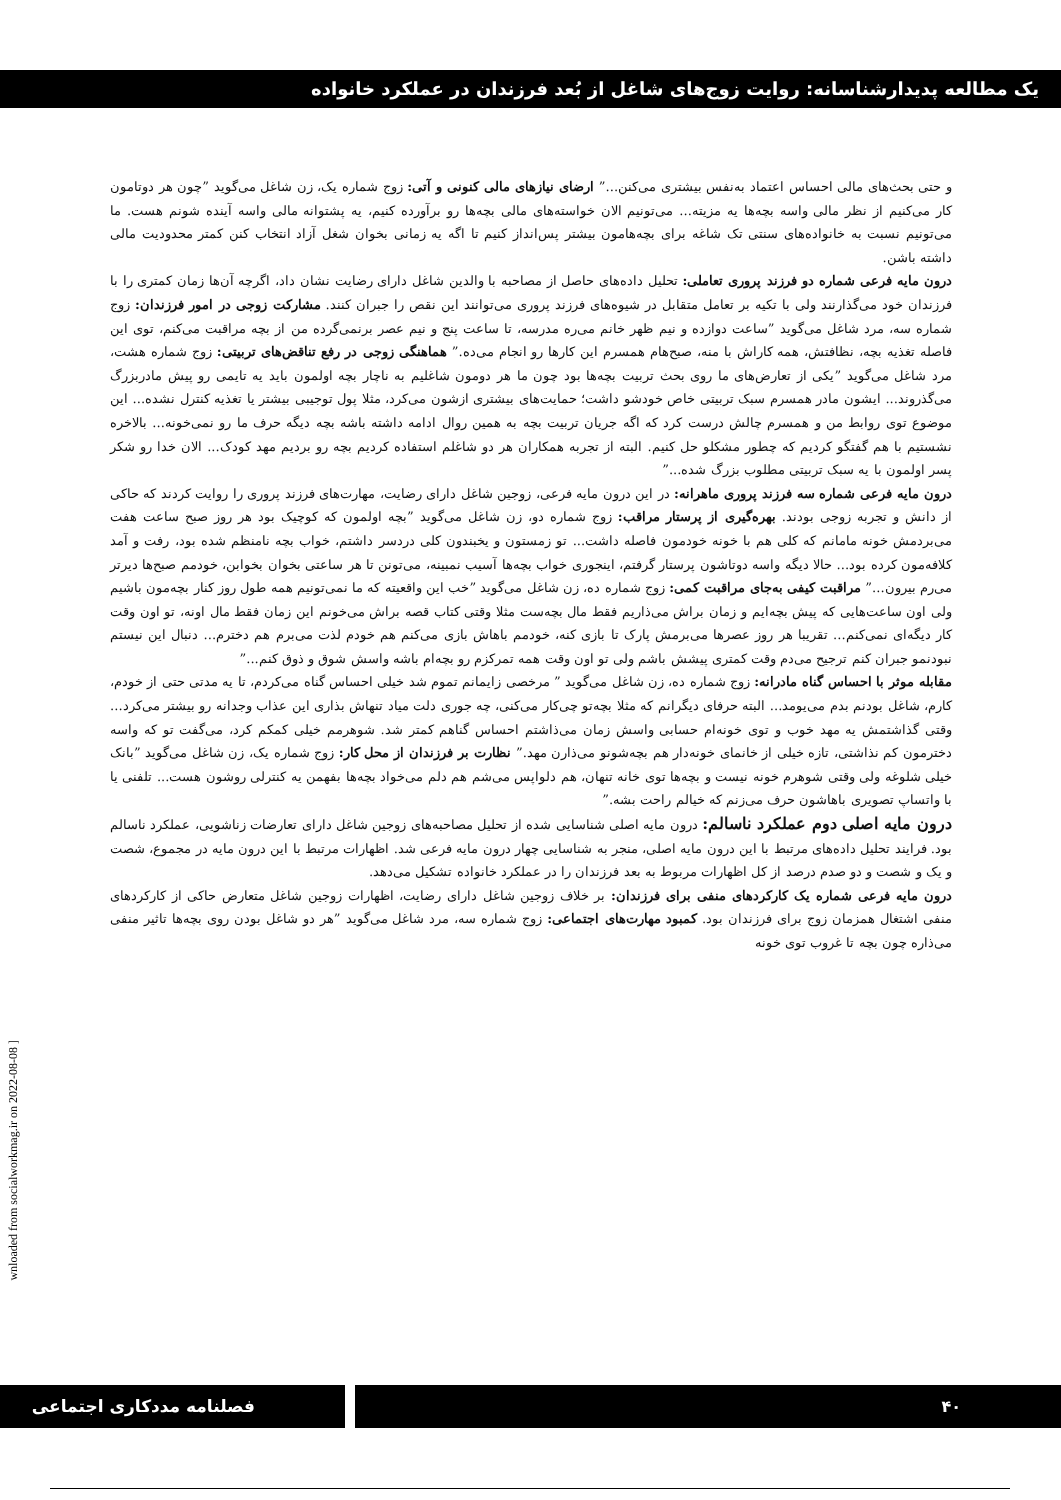یک مطالعه پدیدارشناسانه: روایت زوج‌های شاغل از بُعد فرزندان در عملکرد خانواده
و حتی بحث‌های مالی احساس اعتماد به‌نفس بیشتری می‌کنن...” ارضای نیازهای مالی کنونی و آتی: زوج شماره یک، زن شاغل می‌گوید ”چون هر دوتامون کار می‌کنیم از نظر مالی واسه بچه‌ها یه مزیته... می‌تونیم الان خواسته‌های مالی بچه‌ها رو برآورده کنیم، یه پشتوانه مالی واسه آینده شونم هست. ما می‌تونیم نسبت به خانواده‌های سنتی تک شاغه برای بچه‌هامون بیشتر پس‌انداز کنیم تا اگه یه زمانی بخوان شغل آزاد انتخاب کنن کمتر محدودیت مالی داشته باشن.
درون مایه فرعی شماره دو فرزند پروری تعاملی: تحلیل داده‌های حاصل از مصاحبه با والدین شاغل دارای رضایت نشان داد، اگرچه آن‌ها زمان کمتری را با فرزندان خود می‌گذارنند ولی با تکیه بر تعامل متقابل در شیوه‌های فرزند پروری می‌توانند این نقص را جبران کنند. مشارکت زوجی در امور فرزندان: زوج شماره سه، مرد شاغل می‌گوید ”ساعت دوازده و نیم ظهر خانم می‌ره مدرسه، تا ساعت پنج و نیم عصر برنمی‌گرده من از بچه مراقبت می‌کنم، توی این فاصله تغذیه بچه، نظافتش، همه کاراش با منه، صبح‌هام همسرم این کارها رو انجام می‌ده.” هماهنگی زوجی در رفع تناقض‌های تربیتی: زوج شماره هشت، مرد شاغل می‌گوید ”یکی از تعارض‌های ما روی بحث تربیت بچه‌ها بود چون ما هر دومون شاغلیم به ناچار بچه اولمون باید یه تایمی رو پیش مادربزرگ می‌گذروند... ایشون مادر همسرم سبک تربیتی خاص خودشو داشت؛ حمایت‌های بیشتری ازشون می‌کرد، مثلا پول توجیبی بیشتر یا تغذیه کنترل نشده... این موضوع توی روابط من و همسرم چالش درست کرد که اگه جریان تربیت بچه به همین روال ادامه داشته باشه بچه دیگه حرف ما رو نمی‌خونه... بالاخره نشستیم با هم گفتگو کردیم که چطور مشکلو حل کنیم. البته از تجربه همکاران هر دو شاغلم استفاده کردیم بچه رو بردیم مهد کودک... الان خدا رو شکر پسر اولمون با یه سبک تربیتی مطلوب بزرگ شده...”
درون مایه فرعی شماره سه فرزند پروری ماهرانه: در این درون مایه فرعی، زوجین شاغل دارای رضایت، مهارت‌های فرزند پروری را روایت کردند که حاکی از دانش و تجربه زوجی بودند. بهره‌گیری از پرستار مراقب: زوج شماره دو، زن شاغل می‌گوید ”بچه اولمون که کوچیک بود هر روز صبح ساعت هفت می‌بردمش خونه مامانم که کلی هم با خونه خودمون فاصله داشت... تو زمستون و یخبندون کلی دردسر داشتم، خواب بچه نامنظم شده بود، رفت و آمد کلافه‌مون کرده بود... حالا دیگه واسه دوتاشون پرستار گرفتم، اینجوری خواب بچه‌ها آسیب نمبینه، می‌تونن تا هر ساعتی بخوان بخوابن، خودمم صبح‌ها دیرتر می‌رم بیرون...” مراقبت کیفی به‌جای مراقبت کمی: زوج شماره ده، زن شاغل می‌گوید ”خب این واقعیته که ما نمی‌تونیم همه طول روز کنار بچه‌مون باشیم ولی اون ساعت‌هایی که پیش بچه‌ایم و زمان براش می‌ذاریم فقط مال بچه‌ست مثلا وقتی کتاب قصه براش می‌خونم این زمان فقط مال اونه، تو اون وقت کار دیگه‌ای نمی‌کنم... تقریبا هر روز عصرها می‌برمش پارک تا بازی کنه، خودمم باهاش بازی می‌کنم هم خودم لذت می‌برم هم دخترم... دنبال این نیستم نبودنمو جبران کنم ترجیح می‌دم وقت کمتری پیشش باشم ولی تو اون وقت همه تمرکزم رو بچه‌ام باشه واسش شوق و ذوق کنم...”
مقابله موثر با احساس گناه مادرانه: زوج شماره ده، زن شاغل می‌گوید ” مرخصی زایمانم تموم شد خیلی احساس گناه می‌کردم، تا یه مدتی حتی از خودم، کارم، شاغل بودنم بدم می‌یومد... البته حرفای دیگرانم که مثلا بچه‌تو چی‌کار می‌کنی، چه جوری دلت میاد تنهاش بذاری این عذاب وجدانه رو بیشتر می‌کرد... وقتی گذاشتمش یه مهد خوب و توی خونه‌ام حسابی واسش زمان می‌ذاشتم احساس گناهم کمتر شد. شوهرمم خیلی کمکم کرد، می‌گفت تو که واسه دخترمون کم نذاشتی، تازه خیلی از خانمای خونه‌دار هم بچه‌شونو می‌ذارن مهد.” نظارت بر فرزندان از محل کار: زوج شماره یک، زن شاغل می‌گوید ”بانک خیلی شلوغه ولی وقتی شوهرم خونه نیست و بچه‌ها توی خانه تنهان، هم دلواپس می‌شم هم دلم می‌خواد بچه‌ها بفهمن یه کنترلی روشون هست... تلفنی یا با واتساپ تصویری باهاشون حرف می‌زنم که خیالم راحت بشه.”
درون مایه اصلی دوم عملکرد ناسالم: درون مایه اصلی شناسایی شده از تحلیل مصاحبه‌های زوجین شاغل دارای تعارضات زناشویی، عملکرد ناسالم بود. فرایند تحلیل داده‌های مرتبط با این درون مایه اصلی، منجر به شناسایی چهار درون مایه فرعی شد. اظهارات مرتبط با این درون مایه در مجموع، شصت و یک و شصت و دو صدم درصد از کل اظهارات مربوط به بعد فرزندان را در عملکرد خانواده تشکیل می‌دهد.
درون مایه فرعی شماره یک کارکردهای منفی برای فرزندان: بر خلاف زوجین شاغل دارای رضایت، اظهارات زوجین شاغل متعارض حاکی از کارکردهای منفی اشتغال همزمان زوج برای فرزندان بود. کمبود مهارت‌های اجتماعی: زوج شماره سه، مرد شاغل می‌گوید ”هر دو شاغل بودن روی بچه‌ها تاثیر منفی می‌ذاره چون بچه تا غروب توی خونه
wnloaded from socialworkmag.ir on 2022-08-08 ]
۴۰ فصلنامه مددکاری اجتماعی